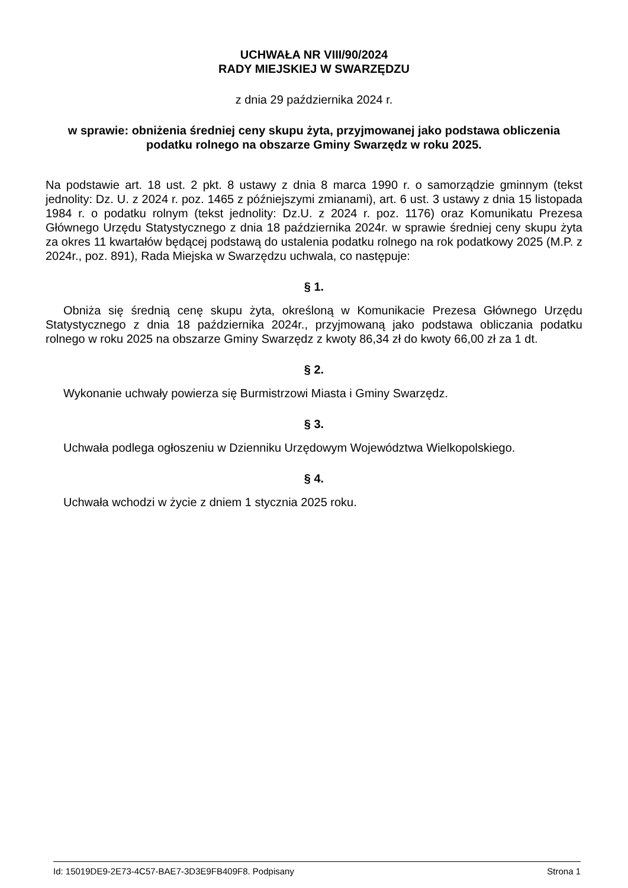UCHWAŁA NR VIII/90/2024
RADY MIEJSKIEJ W SWARZĘDZU
z dnia 29 października 2024 r.
w sprawie: obniżenia średniej ceny skupu żyta, przyjmowanej jako podstawa obliczenia podatku rolnego na obszarze Gminy Swarzędz w roku 2025.
Na podstawie art. 18 ust. 2 pkt. 8 ustawy z dnia 8 marca 1990 r. o samorządzie gminnym (tekst jednolity: Dz. U. z 2024 r. poz. 1465 z późniejszymi zmianami), art. 6 ust. 3 ustawy z dnia 15 listopada 1984 r. o podatku rolnym (tekst jednolity: Dz.U. z 2024 r. poz. 1176) oraz Komunikatu Prezesa Głównego Urzędu Statystycznego z dnia 18 października 2024r. w sprawie średniej ceny skupu żyta za okres 11 kwartałów będącej podstawą do ustalenia podatku rolnego na rok podatkowy 2025 (M.P. z 2024r., poz. 891), Rada Miejska w Swarzędzu uchwala, co następuje:
§ 1.
Obniża się średnią cenę skupu żyta, określoną w Komunikacie Prezesa Głównego Urzędu Statystycznego z dnia 18 października 2024r., przyjmowaną jako podstawa obliczania podatku rolnego w roku 2025 na obszarze Gminy Swarzędz z kwoty 86,34 zł do kwoty 66,00 zł za 1 dt.
§ 2.
Wykonanie uchwały powierza się Burmistrzowi Miasta i Gminy Swarzędz.
§ 3.
Uchwała podlega ogłoszeniu w Dzienniku Urzędowym Województwa Wielkopolskiego.
§ 4.
Uchwała wchodzi w życie z dniem 1 stycznia 2025 roku.
Id: 15019DE9-2E73-4C57-BAE7-3D3E9FB409F8. Podpisany Strona 1